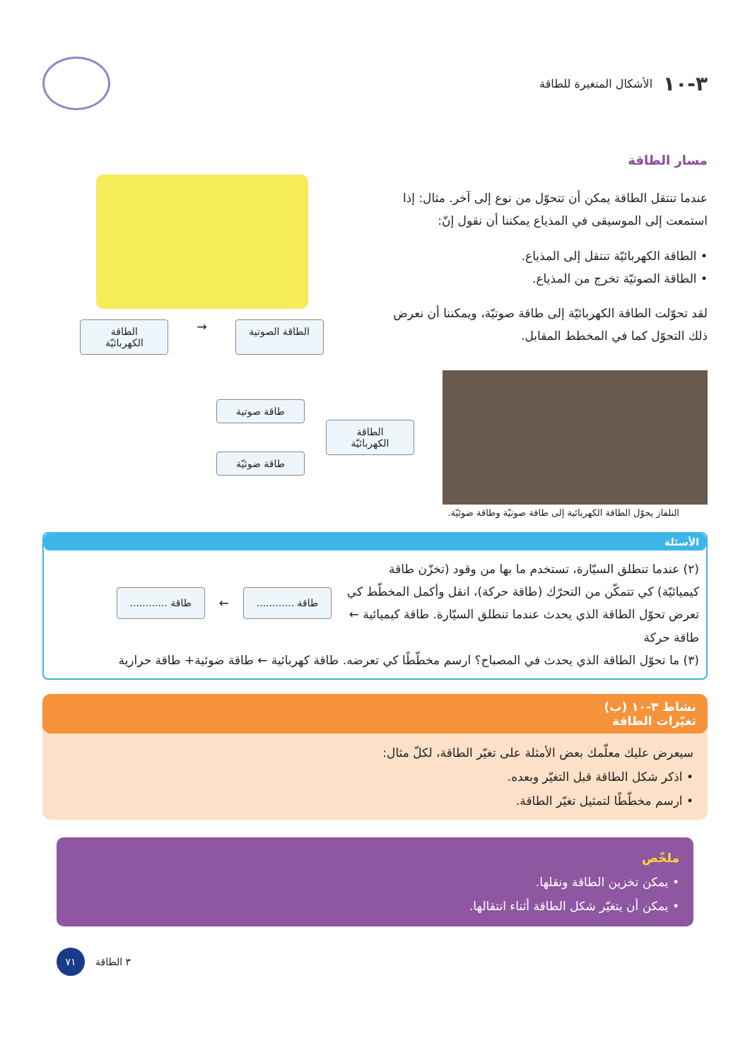٣-١٠ الأشكال المتغيرة للطاقة
مسار الطاقة
عندما تنتقل الطاقة يمكن أن تتحوّل من نوع إلى آخر. مثال: إذا استمعت إلى الموسيقى في المذياع يمكننا أن نقول إنّ:
• الطاقة الكهربائيّة تنتقل إلى المذياع.
• الطاقة الصوتيّة تخرج من المذياع.
لقد تحوّلت الطاقة الكهربائيّة إلى طاقة صوتيّة، ويمكننا أن نعرض ذلك التحوّل كما في المخطط المقابل.
الطاقة الكهربائيّة
→
الطاقة الصوتية
الطاقة الكهربائيّة
طاقة صوتية
طاقة ضوئيّة
التلفاز يحوّل الطاقة الكهربائية إلى طاقة صوتيّة وطاقة ضوئيّة.
الأسئلة
(٢) عندما تنطلق السيّارة، تستخدم ما بها من وقود (تخزّن طاقة كيميائيّة) كي تتمكّن من التحرّك (طاقة حركة)، انقل وأكمل المخطّط كي تعرض تحوّل الطاقة الذي يحدث عندما تنطلق السيّارة. طاقة كيميائية ← طاقة حركة
طاقة ............
←
طاقة ............
(٣) ما تحوّل الطاقة الذي يحدث في المصباح؟ ارسم مخطّطًا كي تعرضه. طاقة كهربائية ← طاقة ضوئية+ طاقة حرارية
نشاط ٣-١٠ (ب)
تغيّرات الطاقة
سيعرض عليك معلّمك بعض الأمثلة على تغيّر الطاقة، لكلّ مثال:
• اذكر شكل الطاقة قبل التغيّر وبعده.
• ارسم مخطّطًا لتمثيل تغيّر الطاقة.
ملخّص
• يمكن تخزين الطاقة ونقلها.
• يمكن أن يتغيّر شكل الطاقة أثناء انتقالها.
٧١
٣ الطاقة